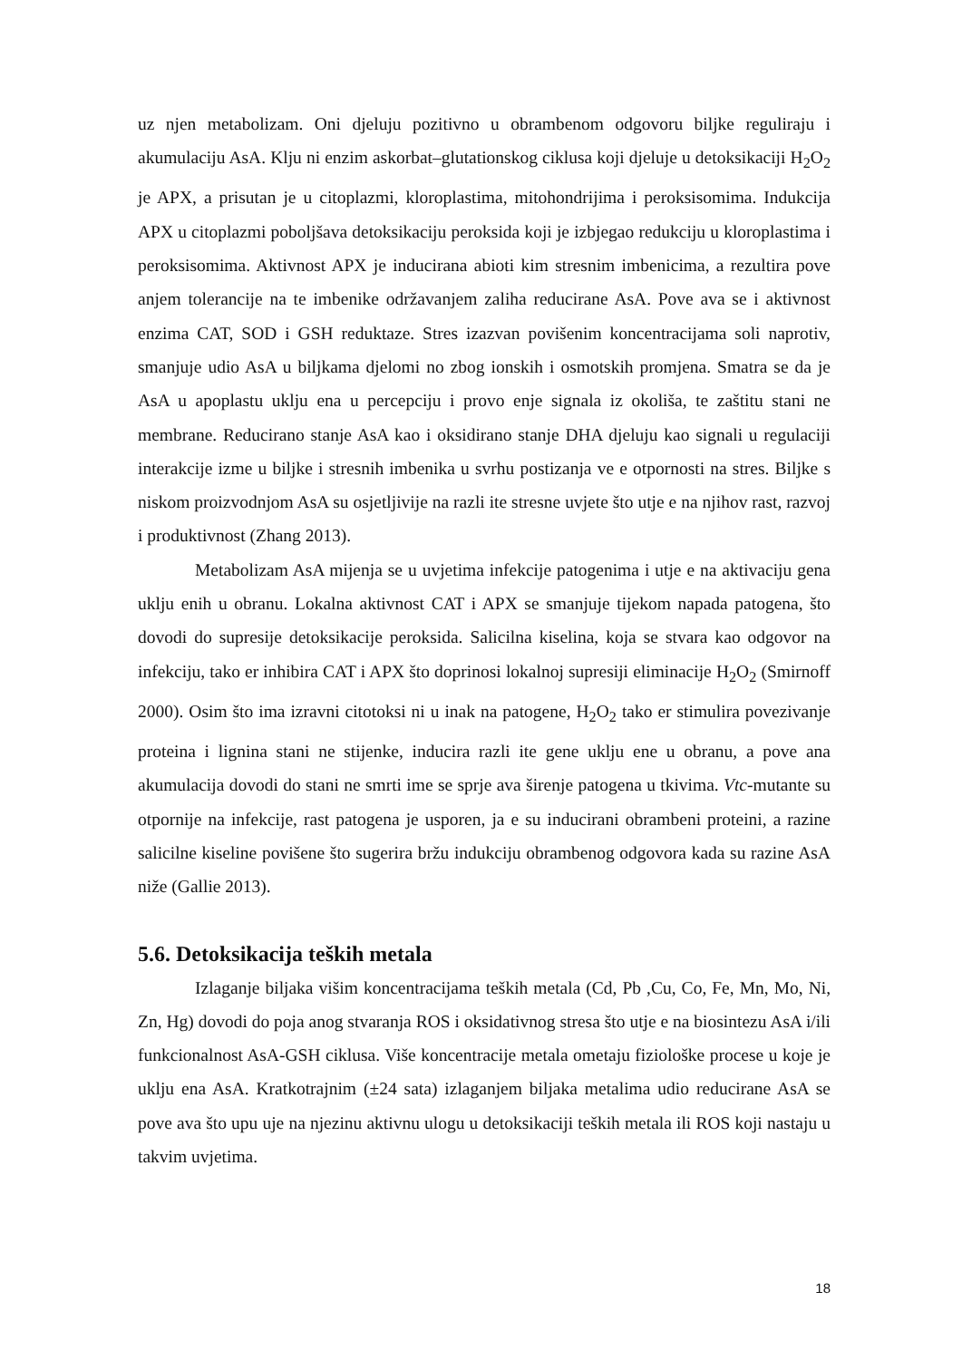uz njen metabolizam. Oni djeluju pozitivno u obrambenom odgovoru biljke reguliraju i akumulaciju AsA. Klju ni enzim askorbat–glutationskog ciklusa koji djeluje u detoksikaciji H<sub>2</sub>O<sub>2</sub> je APX, a prisutan je u citoplazmi, kloroplastima, mitohondrijima i peroksisomima. Indukcija APX u citoplazmi poboljšava detoksikaciju peroksida koji je izbjegao redukciju u kloroplastima i peroksisomima. Aktivnost APX je inducirana abioti kim stresnim imbenicima, a rezultira pove anjem tolerancije na te imbenike održavanjem zaliha reducirane AsA. Pove ava se i aktivnost enzima CAT, SOD i GSH reduktaze. Stres izazvan povišenim koncentracijama soli naprotiv, smanjuje udio AsA u biljkama djelomi no zbog ionskih i osmotskih promjena. Smatra se da je AsA u apoplastu uklju ena u percepciju i provo enje signala iz okoliša, te zaštitu stani ne membrane. Reducirano stanje AsA kao i oksidirano stanje DHA djeluju kao signali u regulaciji interakcije izme u biljke i stresnih imbenika u svrhu postizanja ve e otpornosti na stres. Biljke s niskom proizvodnjom AsA su osjetljivije na razli ite stresne uvjete što utje e na njihov rast, razvoj i produktivnost (Zhang 2013).
Metabolizam AsA mijenja se u uvjetima infekcije patogenima i utje e na aktivaciju gena uklju enih u obranu. Lokalna aktivnost CAT i APX se smanjuje tijekom napada patogena, što dovodi do supresije detoksikacije peroksida. Salicilna kiselina, koja se stvara kao odgovor na infekciju, tako er inhibira CAT i APX što doprinosi lokalnoj supresiji eliminacije H<sub>2</sub>O<sub>2</sub> (Smirnoff 2000). Osim što ima izravni citotoksi ni u inak na patogene, H<sub>2</sub>O<sub>2</sub> tako er stimulira povezivanje proteina i lignina stani ne stijenke, inducira razli ite gene uklju ene u obranu, a pove ana akumulacija dovodi do stani ne smrti ime se sprje ava širenje patogena u tkivima. Vtc-mutante su otpornije na infekcije, rast patogena je usporen, ja e su inducirani obrambeni proteini, a razine salicilne kiseline povišene što sugerira bržu indukciju obrambenog odgovora kada su razine AsA niže (Gallie 2013).
5.6. Detoksikacija teških metala
Izlaganje biljaka višim koncentracijama teških metala (Cd, Pb ,Cu, Co, Fe, Mn, Mo, Ni, Zn, Hg) dovodi do poja anog stvaranja ROS i oksidativnog stresa što utje e na biosintezu AsA i/ili funkcionalnost AsA-GSH ciklusa. Više koncentracije metala ometaju fiziološke procese u koje je uklju ena AsA. Kratkotrajnim (±24 sata) izlaganjem biljaka metalima udio reducirane AsA se pove ava što upu uje na njezinu aktivnu ulogu u detoksikaciji teških metala ili ROS koji nastaju u takvim uvjetima.
18